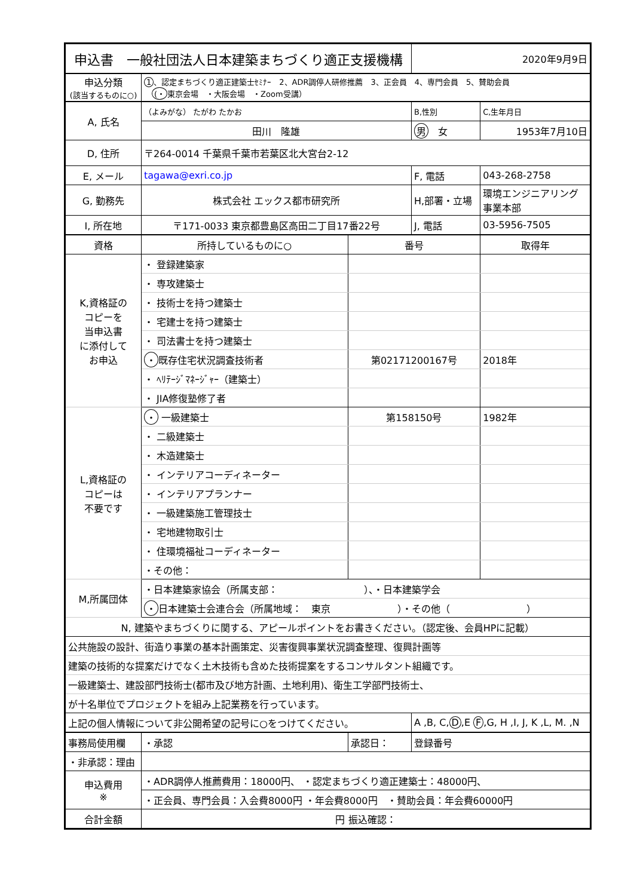| 申込書 一般社団法人日本建築まちづくり適正支援機構 | | | 2020年9月9日 | |
| 申込分類 (該当するものに○) | 1 、認定まちづくり適正建築士ｾﾐﾅｰ 2、ADR調停人研修推薦 3、正会員 4、専門会員 5、賛助会員 (・ 東京会場 ・大阪会場 ・Zoom受講） | | | |
| A, 氏名 | （よみがな） たがわ たかお | | B,性別 | C,生年月日 |
| | 田川 隆雄 | | 男 女 | 1953年7月10日 |
| D, 住所 | 〒264-0014 千葉県千葉市若葉区北大宮台2-12 | | | |
| E, メール | tagawa@exri.co.jp | | F, 電話 | 043-268-2758 |
| G, 勤務先 | 株式会社 エックス都市研究所 | | H,部署・立場 | 環境エンジニアリング 事業本部 |
| I, 所在地 | 〒171-0033 東京都豊島区高田二丁目17番22号 | | J, 電話 | 03-5956-7505 |
| 資格 | 所持しているものに○ | 番号 | | 取得年 |
| K,資格証の コピーを 当申込書 に添付して お申込 | ・ 登録建築家 | | | |
| | ・ 専攻建築士 | | | |
| | ・ 技術士を持つ建築士 | | | |
| | ・ 宅建士を持つ建築士 | | | |
| | ・ 司法書士を持つ建築士 | | | |
| | ・ 既存住宅状況調査技術者 | 第02171200167号 | | 2018年 |
| | ・ ﾍﾘﾃｰｼﾞﾏﾈｰｼﾞｬｰ（建築士） | | | |
| | ・ JIA修復塾修了者 | | | |
| L,資格証の コピーは 不要です | ・ 一級建築士 | 第158150号 | | 1982年 |
| | ・ 二級建築士 | | | |
| | ・ 木造建築士 | | | |
| | ・ インテリアコーディネーター | | | |
| | ・ インテリアプランナー | | | |
| | ・ 一級建築施工管理技士 | | | |
| | ・ 宅地建物取引士 | | | |
| | ・ 住環境福祉コーディネーター | | | |
| | ・その他： | | | |
| M,所属団体 | ・日本建築家協会（所属支部： ）、・日本建築学会 | | | |
| | ・ 日本建築士会連合会（所属地域： 東京 ）・その他（ ） | | | |
| N, 建築やまちづくりに関する、アピールポイントをお書きください。（認定後、会員HPに記載） | | | | |
| 公共施設の設計、街造り事業の基本計画策定、災害復興事業状況調査整理、復興計画等 | | | | |
| 建築の技術的な提案だけでなく土木技術も含めた技術提案をするコンサルタント組織です。 | | | | |
| 一級建築士、建設部門技術士(都市及び地方計画、土地利用)、衛生工学部門技術士、 | | | | |
| が十名単位でプロジェクトを組み上記業務を行っています。 | | | | |
| 上記の個人情報について非公開希望の記号に○をつけてください。 | | | A ,B, C, D ,E F ,G, H ,I, J, K ,L, M. ,N | |
| 事務局使用欄 | ・承認 | 承認日： | 登録番号 | |
| ・非承認：理由 | | | | |
| 申込費用 ※ | ・ADR調停人推薦費用：18000円、 ・認定まちづくり適正建築士：48000円、 | | | |
| | ・正会員、専門会員：入会費8000円 ・年会費8000円 ・賛助会員：年会費60000円 | | | |
| 合計金額 | 円 振込確認： | | | |